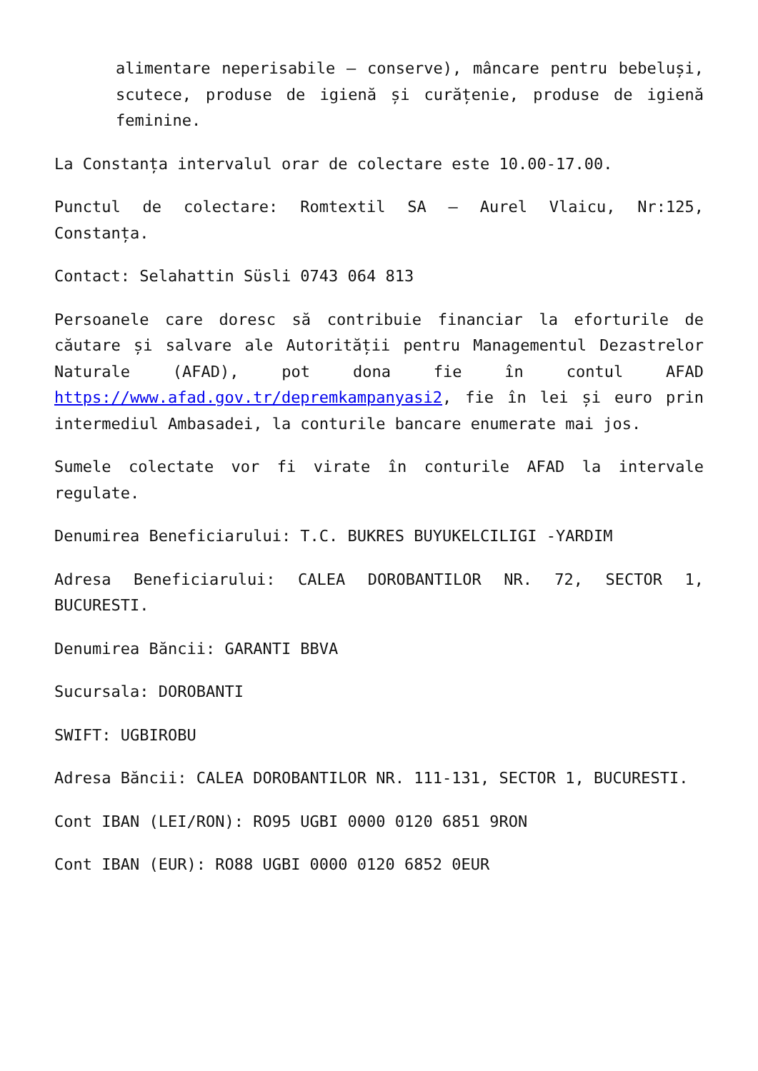alimentare neperisabile – conserve), mâncare pentru bebeluși, scutece, produse de igienă și curățenie, produse de igienă feminine.
La Constanța intervalul orar de colectare este 10.00-17.00.
Punctul de colectare: Romtextil SA – Aurel Vlaicu, Nr:125, Constanța.
Contact: Selahattin Süsli 0743 064 813
Persoanele care doresc să contribuie financiar la eforturile de căutare și salvare ale Autorității pentru Managementul Dezastrelor Naturale (AFAD), pot dona fie în contul AFAD https://www.afad.gov.tr/depremkampanyasi2, fie în lei și euro prin intermediul Ambasadei, la conturile bancare enumerate mai jos.
Sumele colectate vor fi virate în conturile AFAD la intervale regulate.
Denumirea Beneficiarului: T.C. BUKRES BUYUKELCILIGI -YARDIM
Adresa Beneficiarului: CALEA DOROBANTILOR NR. 72, SECTOR 1, BUCURESTI.
Denumirea Băncii: GARANTI BBVA
Sucursala: DOROBANTI
SWIFT: UGBIROBU
Adresa Băncii: CALEA DOROBANTILOR NR. 111-131, SECTOR 1, BUCURESTI.
Cont IBAN (LEI/RON): RO95 UGBI 0000 0120 6851 9RON
Cont IBAN (EUR): RO88 UGBI 0000 0120 6852 0EUR